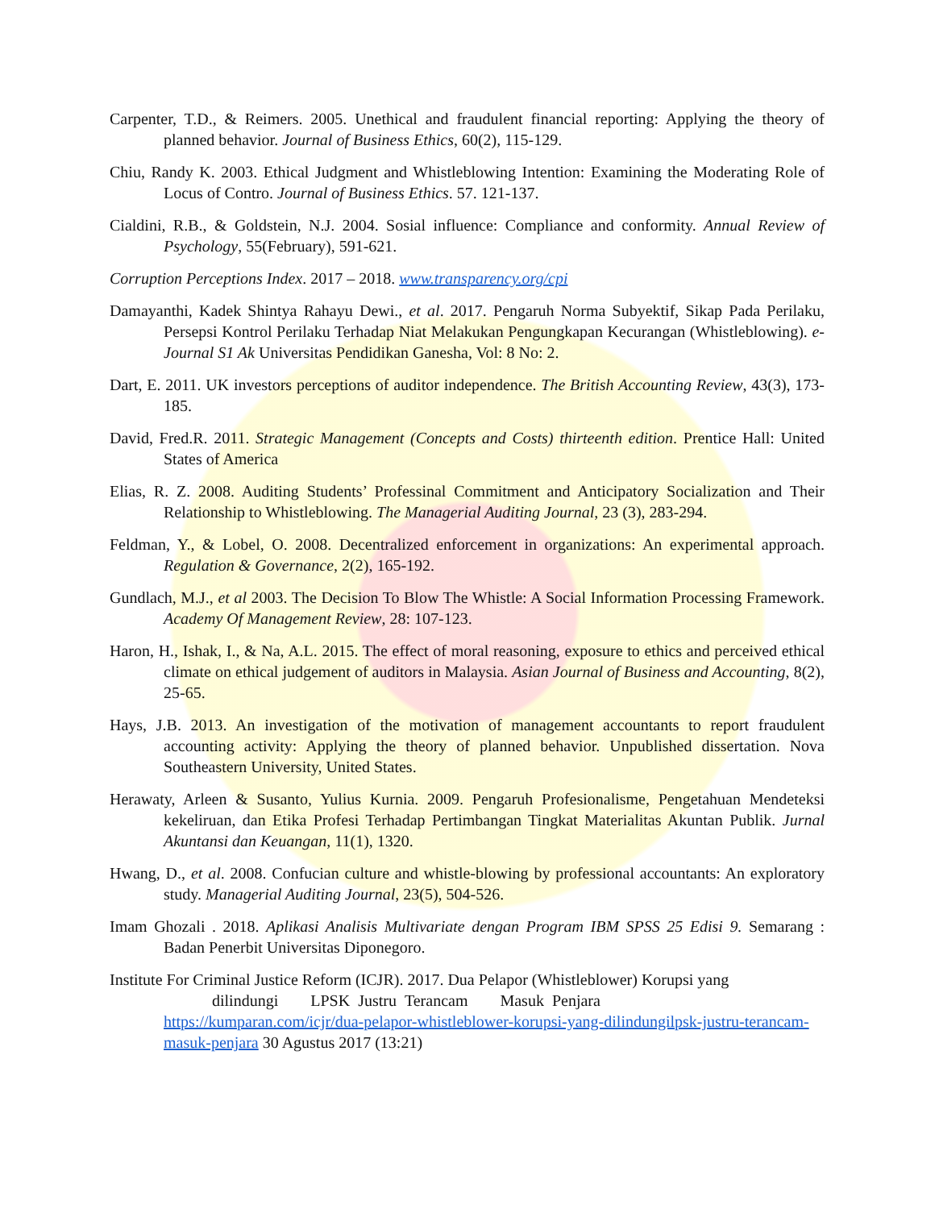Carpenter, T.D., & Reimers. 2005. Unethical and fraudulent financial reporting: Applying the theory of planned behavior. Journal of Business Ethics, 60(2), 115-129.
Chiu, Randy K. 2003. Ethical Judgment and Whistleblowing Intention: Examining the Moderating Role of Locus of Contro. Journal of Business Ethics. 57. 121-137.
Cialdini, R.B., & Goldstein, N.J. 2004. Sosial influence: Compliance and conformity. Annual Review of Psychology, 55(February), 591-621.
Corruption Perceptions Index. 2017 – 2018. www.transparency.org/cpi
Damayanthi, Kadek Shintya Rahayu Dewi., et al. 2017. Pengaruh Norma Subyektif, Sikap Pada Perilaku, Persepsi Kontrol Perilaku Terhadap Niat Melakukan Pengungkapan Kecurangan (Whistleblowing). e-Journal S1 Ak Universitas Pendidikan Ganesha, Vol: 8 No: 2.
Dart, E. 2011. UK investors perceptions of auditor independence. The British Accounting Review, 43(3), 173-185.
David, Fred.R. 2011. Strategic Management (Concepts and Costs) thirteenth edition. Prentice Hall: United States of America
Elias, R. Z. 2008. Auditing Students’ Professinal Commitment and Anticipatory Socialization and Their Relationship to Whistleblowing. The Managerial Auditing Journal, 23 (3), 283-294.
Feldman, Y., & Lobel, O. 2008. Decentralized enforcement in organizations: An experimental approach. Regulation & Governance, 2(2), 165-192.
Gundlach, M.J., et al 2003. The Decision To Blow The Whistle: A Social Information Processing Framework. Academy Of Management Review, 28: 107-123.
Haron, H., Ishak, I., & Na, A.L. 2015. The effect of moral reasoning, exposure to ethics and perceived ethical climate on ethical judgement of auditors in Malaysia. Asian Journal of Business and Accounting, 8(2), 25-65.
Hays, J.B. 2013. An investigation of the motivation of management accountants to report fraudulent accounting activity: Applying the theory of planned behavior. Unpublished dissertation. Nova Southeastern University, United States.
Herawaty, Arleen & Susanto, Yulius Kurnia. 2009. Pengaruh Profesionalisme, Pengetahuan Mendeteksi kekeliruan, dan Etika Profesi Terhadap Pertimbangan Tingkat Materialitas Akuntan Publik. Jurnal Akuntansi dan Keuangan, 11(1), 1320.
Hwang, D., et al. 2008. Confucian culture and whistle-blowing by professional accountants: An exploratory study. Managerial Auditing Journal, 23(5), 504-526.
Imam Ghozali . 2018. Aplikasi Analisis Multivariate dengan Program IBM SPSS 25 Edisi 9. Semarang : Badan Penerbit Universitas Diponegoro.
Institute For Criminal Justice Reform (ICJR). 2017. Dua Pelapor (Whistleblower) Korupsi yang
dilindungi LPSK Justru Terancam Masuk Penjara
https://kumparan.com/icjr/dua-pelapor-whistleblower-korupsi-yang-dilindungilpsk-justru-terancam-masuk-penjara 30 Agustus 2017 (13:21)